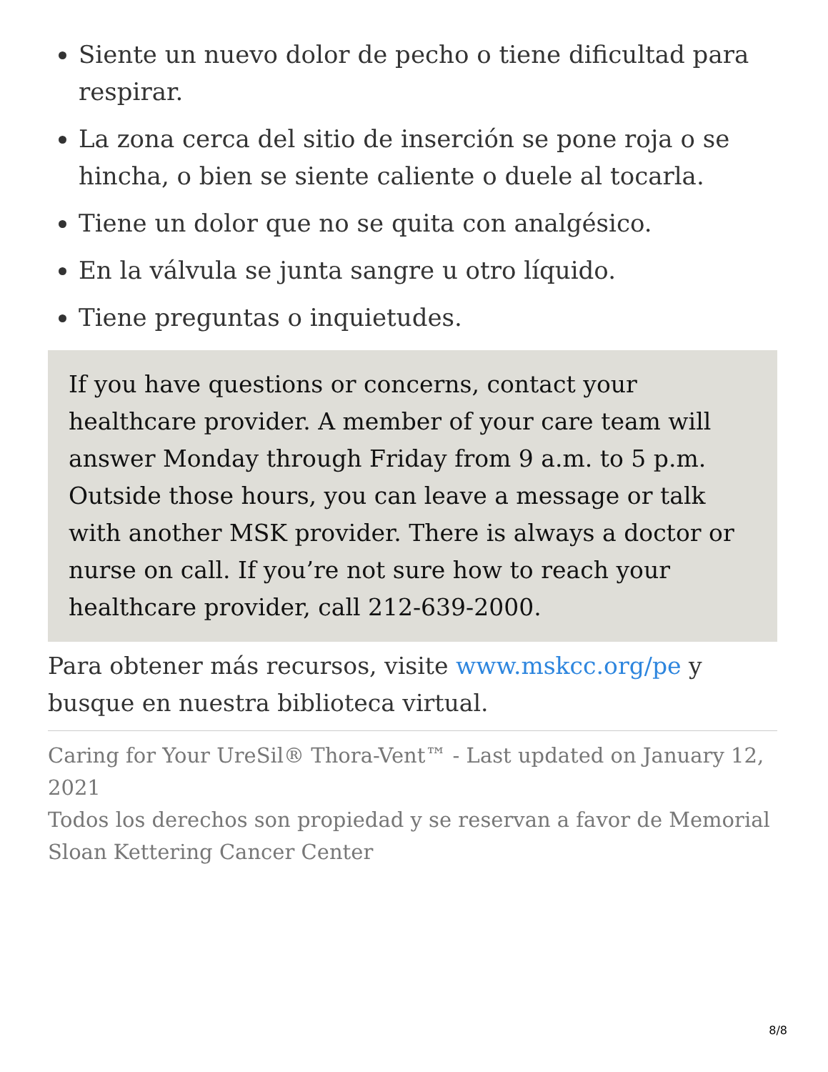Siente un nuevo dolor de pecho o tiene dificultad para respirar.
La zona cerca del sitio de inserción se pone roja o se hincha, o bien se siente caliente o duele al tocarla.
Tiene un dolor que no se quita con analgésico.
En la válvula se junta sangre u otro líquido.
Tiene preguntas o inquietudes.
If you have questions or concerns, contact your healthcare provider. A member of your care team will answer Monday through Friday from 9 a.m. to 5 p.m. Outside those hours, you can leave a message or talk with another MSK provider. There is always a doctor or nurse on call. If you’re not sure how to reach your healthcare provider, call 212-639-2000.
Para obtener más recursos, visite www.mskcc.org/pe y busque en nuestra biblioteca virtual.
Caring for Your UreSil® Thora-Vent™ - Last updated on January 12, 2021
Todos los derechos son propiedad y se reservan a favor de Memorial Sloan Kettering Cancer Center
8/8